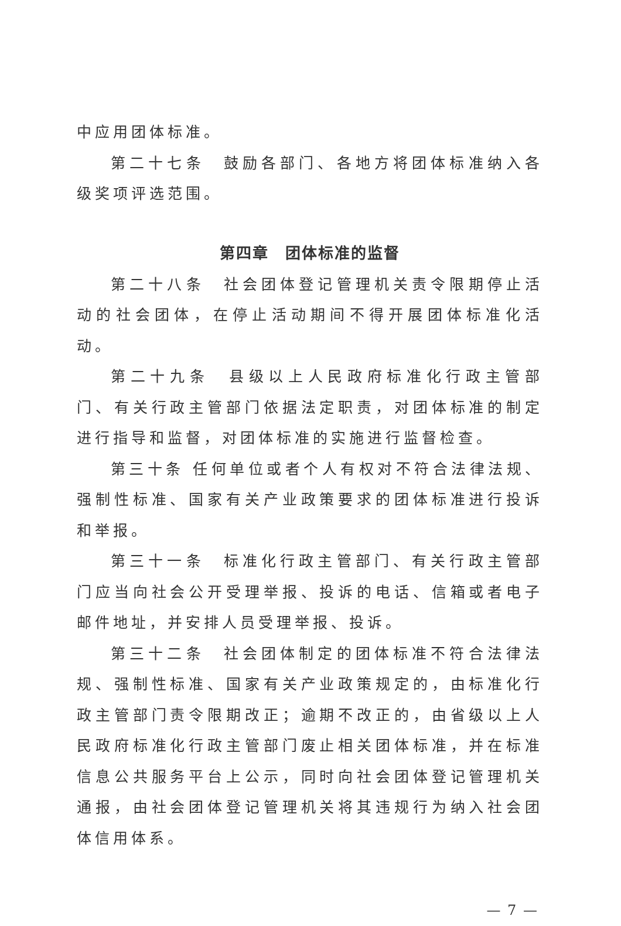中应用团体标准。
第二十七条　鼓励各部门、各地方将团体标准纳入各级奖项评选范围。
第四章　团体标准的监督
第二十八条　社会团体登记管理机关责令限期停止活动的社会团体，在停止活动期间不得开展团体标准化活动。
第二十九条　县级以上人民政府标准化行政主管部门、有关行政主管部门依据法定职责，对团体标准的制定进行指导和监督，对团体标准的实施进行监督检查。
第三十条 任何单位或者个人有权对不符合法律法规、强制性标准、国家有关产业政策要求的团体标准进行投诉和举报。
第三十一条　标准化行政主管部门、有关行政主管部门应当向社会公开受理举报、投诉的电话、信箱或者电子邮件地址，并安排人员受理举报、投诉。
第三十二条　社会团体制定的团体标准不符合法律法规、强制性标准、国家有关产业政策规定的，由标准化行政主管部门责令限期改正；逾期不改正的，由省级以上人民政府标准化行政主管部门废止相关团体标准，并在标准信息公共服务平台上公示，同时向社会团体登记管理机关通报，由社会团体登记管理机关将其违规行为纳入社会团体信用体系。
— 7 —